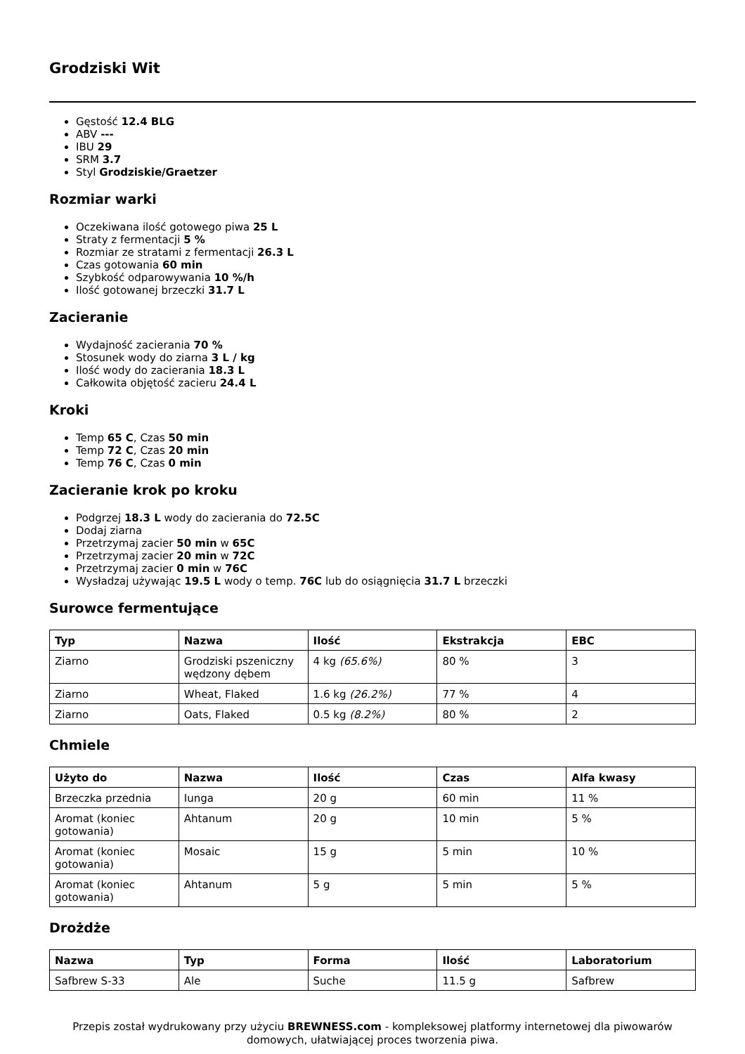Grodziski Wit
Gęstość 12.4 BLG
ABV ---
IBU 29
SRM 3.7
Styl Grodziskie/Graetzer
Rozmiar warki
Oczekiwana ilość gotowego piwa 25 L
Straty z fermentacji 5 %
Rozmiar ze stratami z fermentacji 26.3 L
Czas gotowania 60 min
Szybkość odparowywania 10 %/h
Ilość gotowanej brzeczki 31.7 L
Zacieranie
Wydajność zacierania 70 %
Stosunek wody do ziarna 3 L / kg
Ilość wody do zacierania 18.3 L
Całkowita objętość zacieru 24.4 L
Kroki
Temp 65 C, Czas 50 min
Temp 72 C, Czas 20 min
Temp 76 C, Czas 0 min
Zacieranie krok po kroku
Podgrzej 18.3 L wody do zacierania do 72.5C
Dodaj ziarna
Przetrzymaj zacier 50 min w 65C
Przetrzymaj zacier 20 min w 72C
Przetrzymaj zacier 0 min w 76C
Wysładzaj używając 19.5 L wody o temp. 76C lub do osiągnięcia 31.7 L brzeczki
Surowce fermentujące
| Typ | Nazwa | Ilość | Ekstrakcja | EBC |
| --- | --- | --- | --- | --- |
| Ziarno | Grodziski pszeniczny wędzony dębem | 4 kg (65.6%) | 80 % | 3 |
| Ziarno | Wheat, Flaked | 1.6 kg (26.2%) | 77 % | 4 |
| Ziarno | Oats, Flaked | 0.5 kg (8.2%) | 80 % | 2 |
Chmiele
| Użyto do | Nazwa | Ilość | Czas | Alfa kwasy |
| --- | --- | --- | --- | --- |
| Brzeczka przednia | Iunga | 20 g | 60 min | 11 % |
| Aromat (koniec gotowania) | Ahtanum | 20 g | 10 min | 5 % |
| Aromat (koniec gotowania) | Mosaic | 15 g | 5 min | 10 % |
| Aromat (koniec gotowania) | Ahtanum | 5 g | 5 min | 5 % |
Drożdże
| Nazwa | Typ | Forma | Ilość | Laboratorium |
| --- | --- | --- | --- | --- |
| Safbrew S-33 | Ale | Suche | 11.5 g | Safbrew |
Przepis został wydrukowany przy użyciu BREWNESS.com - kompleksowej platformy internetowej dla piwowarów domowych, ułatwiającej proces tworzenia piwa.